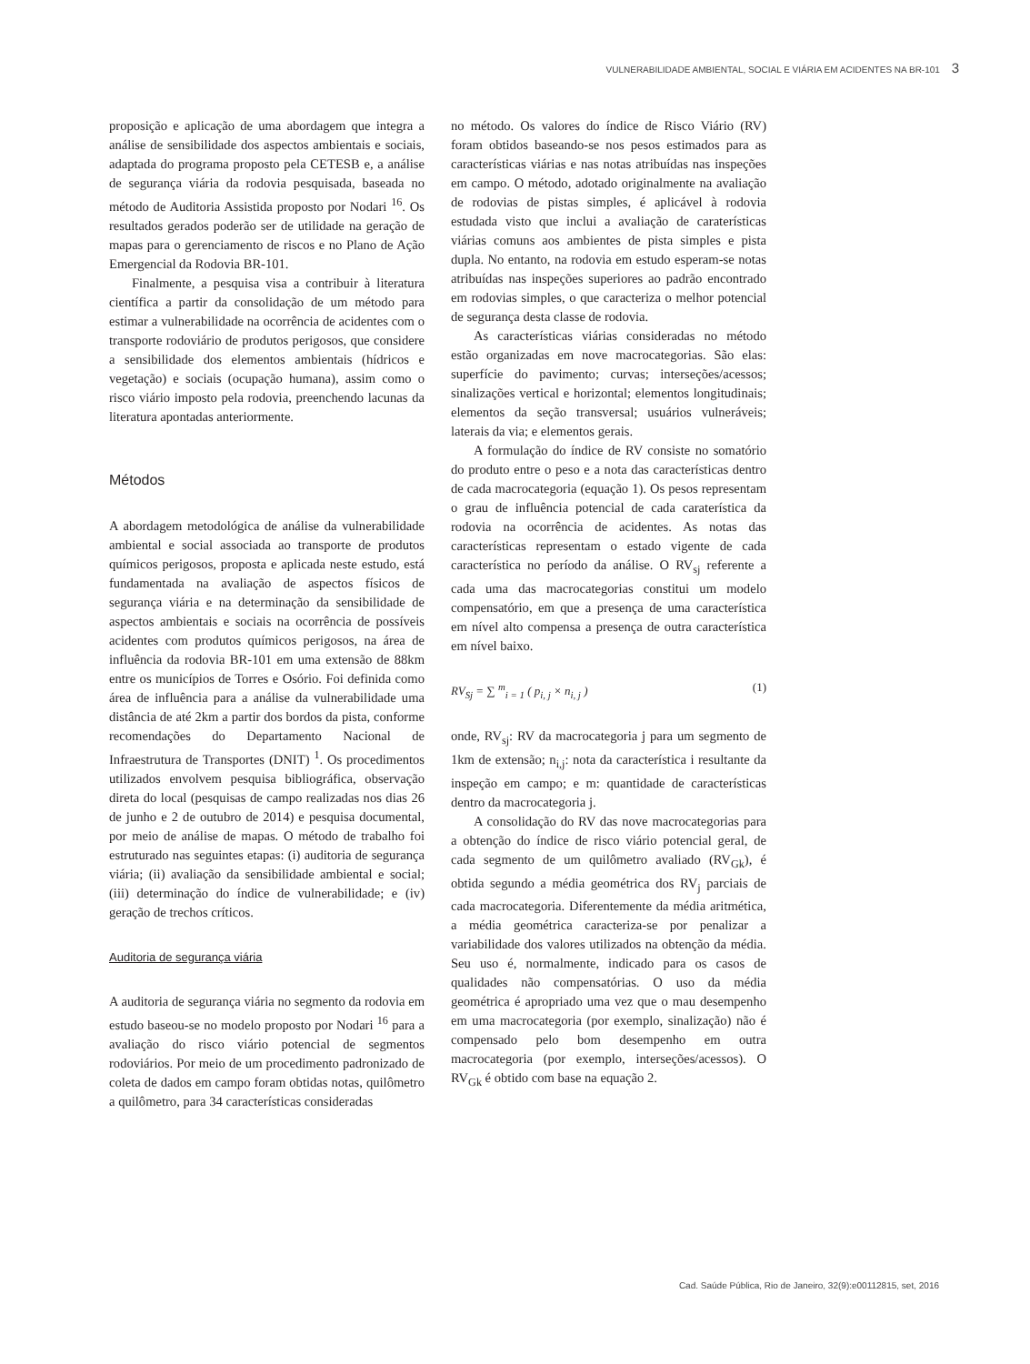VULNERABILIDADE AMBIENTAL, SOCIAL E VIÁRIA EM ACIDENTES NA BR-101 3
proposição e aplicação de uma abordagem que integra a análise de sensibilidade dos aspectos ambientais e sociais, adaptada do programa proposto pela CETESB e, a análise de segurança viária da rodovia pesquisada, baseada no método de Auditoria Assistida proposto por Nodari <sup>16</sup>. Os resultados gerados poderão ser de utilidade na geração de mapas para o gerenciamento de riscos e no Plano de Ação Emergencial da Rodovia BR-101.
Finalmente, a pesquisa visa a contribuir à literatura científica a partir da consolidação de um método para estimar a vulnerabilidade na ocorrência de acidentes com o transporte rodoviário de produtos perigosos, que considere a sensibilidade dos elementos ambientais (hídricos e vegetação) e sociais (ocupação humana), assim como o risco viário imposto pela rodovia, preenchendo lacunas da literatura apontadas anteriormente.
Métodos
A abordagem metodológica de análise da vulnerabilidade ambiental e social associada ao transporte de produtos químicos perigosos, proposta e aplicada neste estudo, está fundamentada na avaliação de aspectos físicos de segurança viária e na determinação da sensibilidade de aspectos ambientais e sociais na ocorrência de possíveis acidentes com produtos químicos perigosos, na área de influência da rodovia BR-101 em uma extensão de 88km entre os municípios de Torres e Osório. Foi definida como área de influência para a análise da vulnerabilidade uma distância de até 2km a partir dos bordos da pista, conforme recomendações do Departamento Nacional de Infraestrutura de Transportes (DNIT) <sup>1</sup>. Os procedimentos utilizados envolvem pesquisa bibliográfica, observação direta do local (pesquisas de campo realizadas nos dias 26 de junho e 2 de outubro de 2014) e pesquisa documental, por meio de análise de mapas. O método de trabalho foi estruturado nas seguintes etapas: (i) auditoria de segurança viária; (ii) avaliação da sensibilidade ambiental e social; (iii) determinação do índice de vulnerabilidade; e (iv) geração de trechos críticos.
Auditoria de segurança viária
A auditoria de segurança viária no segmento da rodovia em estudo baseou-se no modelo proposto por Nodari <sup>16</sup> para a avaliação do risco viário potencial de segmentos rodoviários. Por meio de um procedimento padronizado de coleta de dados em campo foram obtidas notas, quilômetro a quilômetro, para 34 características consideradas
no método. Os valores do índice de Risco Viário (RV) foram obtidos baseando-se nos pesos estimados para as características viárias e nas notas atribuídas nas inspeções em campo. O método, adotado originalmente na avaliação de rodovias de pistas simples, é aplicável à rodovia estudada visto que inclui a avaliação de caraterísticas viárias comuns aos ambientes de pista simples e pista dupla. No entanto, na rodovia em estudo esperam-se notas atribuídas nas inspeções superiores ao padrão encontrado em rodovias simples, o que caracteriza o melhor potencial de segurança desta classe de rodovia.
As características viárias consideradas no método estão organizadas em nove macrocategorias. São elas: superfície do pavimento; curvas; interseções/acessos; sinalizações vertical e horizontal; elementos longitudinais; elementos da seção transversal; usuários vulneráveis; laterais da via; e elementos gerais.
A formulação do índice de RV consiste no somatório do produto entre o peso e a nota das características dentro de cada macrocategoria (equação 1). Os pesos representam o grau de influência potencial de cada caraterística da rodovia na ocorrência de acidentes. As notas das características representam o estado vigente de cada característica no período da análise. O RV<sub>sj</sub> referente a cada uma das macrocategorias constitui um modelo compensatório, em que a presença de uma característica em nível alto compensa a presença de outra característica em nível baixo.
RV<sub>Sj</sub> = ∑ <sup>m</sup><sub>i = 1</sub> ( p<sub>i, j</sub> × n<sub>i, j</sub> ) (1)
onde, RV<sub>sj</sub>: RV da macrocategoria j para um segmento de 1km de extensão; n<sub>i,j</sub>: nota da característica i resultante da inspeção em campo; e m: quantidade de características dentro da macrocategoria j.
A consolidação do RV das nove macrocategorias para a obtenção do índice de risco viário potencial geral, de cada segmento de um quilômetro avaliado (RV<sub>Gk</sub>), é obtida segundo a média geométrica dos RV<sub>j</sub> parciais de cada macrocategoria. Diferentemente da média aritmética, a média geométrica caracteriza-se por penalizar a variabilidade dos valores utilizados na obtenção da média. Seu uso é, normalmente, indicado para os casos de qualidades não compensatórias. O uso da média geométrica é apropriado uma vez que o mau desempenho em uma macrocategoria (por exemplo, sinalização) não é compensado pelo bom desempenho em outra macrocategoria (por exemplo, interseções/acessos). O RV<sub>Gk</sub> é obtido com base na equação 2.
Cad. Saúde Pública, Rio de Janeiro, 32(9):e00112815, set, 2016